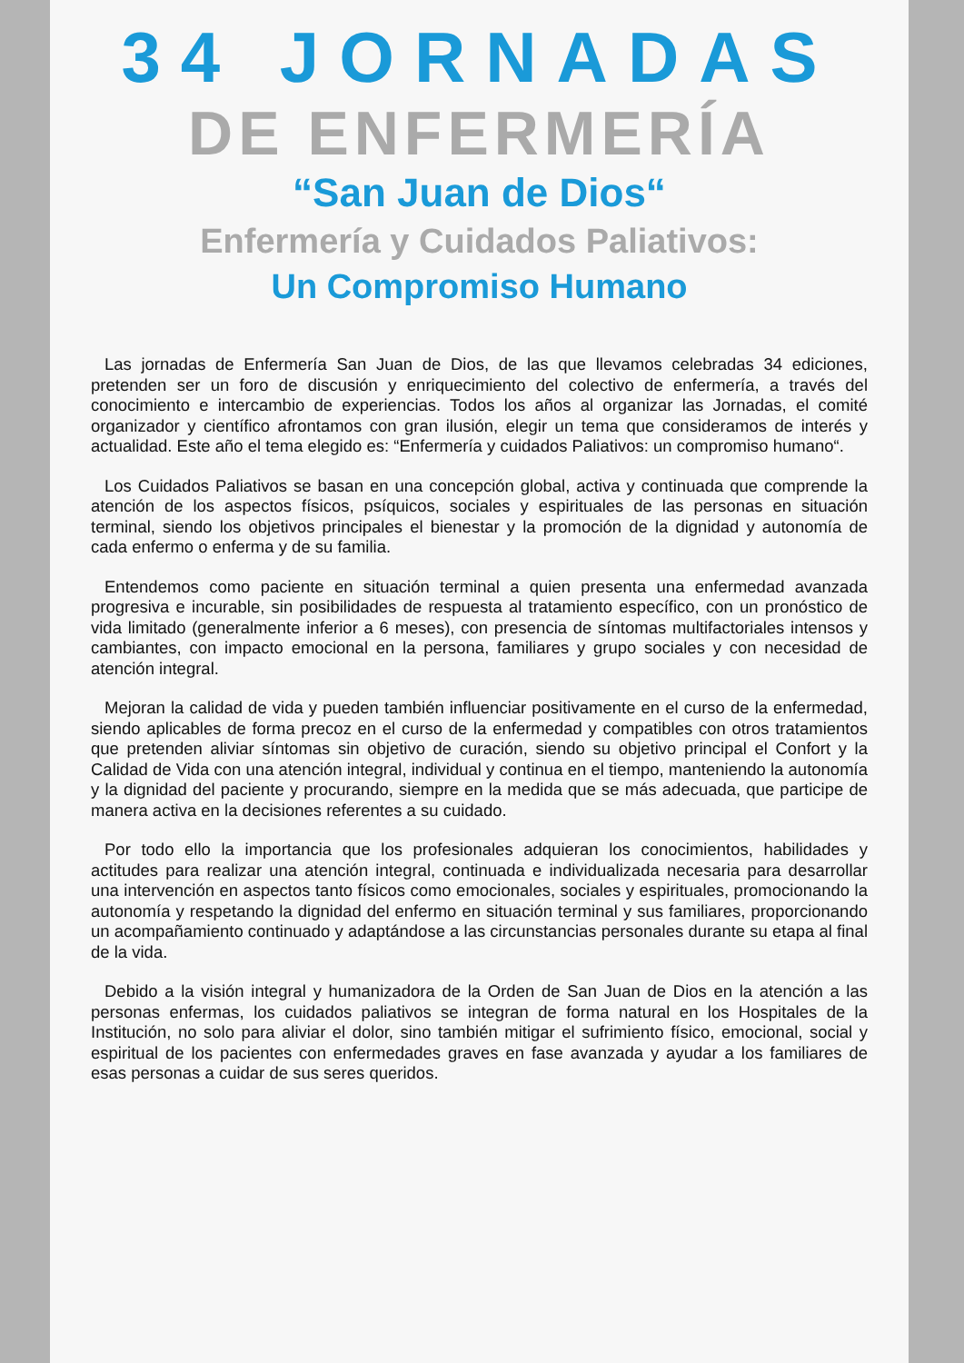34 JORNADAS
DE ENFERMERÍA
“San Juan de Dios“
Enfermería y Cuidados Paliativos:
Un Compromiso Humano
Las jornadas de Enfermería San Juan de Dios, de las que llevamos celebradas 34 ediciones, pretenden ser un foro de discusión y enriquecimiento del colectivo de enfermería, a través del conocimiento e intercambio de experiencias. Todos los años al organizar las Jornadas, el comité organizador y científico afrontamos con gran ilusión, elegir un tema que consideramos de interés y actualidad. Este año el tema elegido es: “Enfermería y cuidados Paliativos: un compromiso humano“.
Los Cuidados Paliativos se basan en una concepción global, activa y continuada que comprende la atención de los aspectos físicos, psíquicos, sociales y espirituales de las personas en situación terminal, siendo los objetivos principales el bienestar y la promoción de la dignidad y autonomía de cada enfermo o enferma y de su familia.
Entendemos como paciente en situación terminal a quien presenta una enfermedad avanzada progresiva e incurable, sin posibilidades de respuesta al tratamiento específico, con un pronóstico de vida limitado (generalmente inferior a 6 meses), con presencia de síntomas multifactoriales intensos y cambiantes, con impacto emocional en la persona, familiares y grupo sociales y con necesidad de atención integral.
Mejoran la calidad de vida y pueden también influenciar positivamente en el curso de la enfermedad, siendo aplicables de forma precoz en el curso de la enfermedad y compatibles con otros tratamientos que pretenden aliviar síntomas sin objetivo de curación, siendo su objetivo principal el Confort y la Calidad de Vida con una atención integral, individual y continua en el tiempo, manteniendo la autonomía y la dignidad del paciente y procurando, siempre en la medida que se más adecuada, que participe de manera activa en la decisiones referentes a su cuidado.
Por todo ello la importancia que los profesionales adquieran los conocimientos, habilidades y actitudes para realizar una atención integral, continuada e individualizada necesaria para desarrollar una intervención en aspectos tanto físicos como emocionales, sociales y espirituales, promocionando la autonomía y respetando la dignidad del enfermo en situación terminal y sus familiares, proporcionando un acompañamiento continuado y adaptándose a las circunstancias personales durante su etapa al final de la vida.
Debido a la visión integral y humanizadora de la Orden de San Juan de Dios en la atención a las personas enfermas, los cuidados paliativos se integran de forma natural en los Hospitales de la Institución, no solo para aliviar el dolor, sino también mitigar el sufrimiento físico, emocional, social y espiritual de los pacientes con enfermedades graves en fase avanzada y ayudar a los familiares de esas personas a cuidar de sus seres queridos.